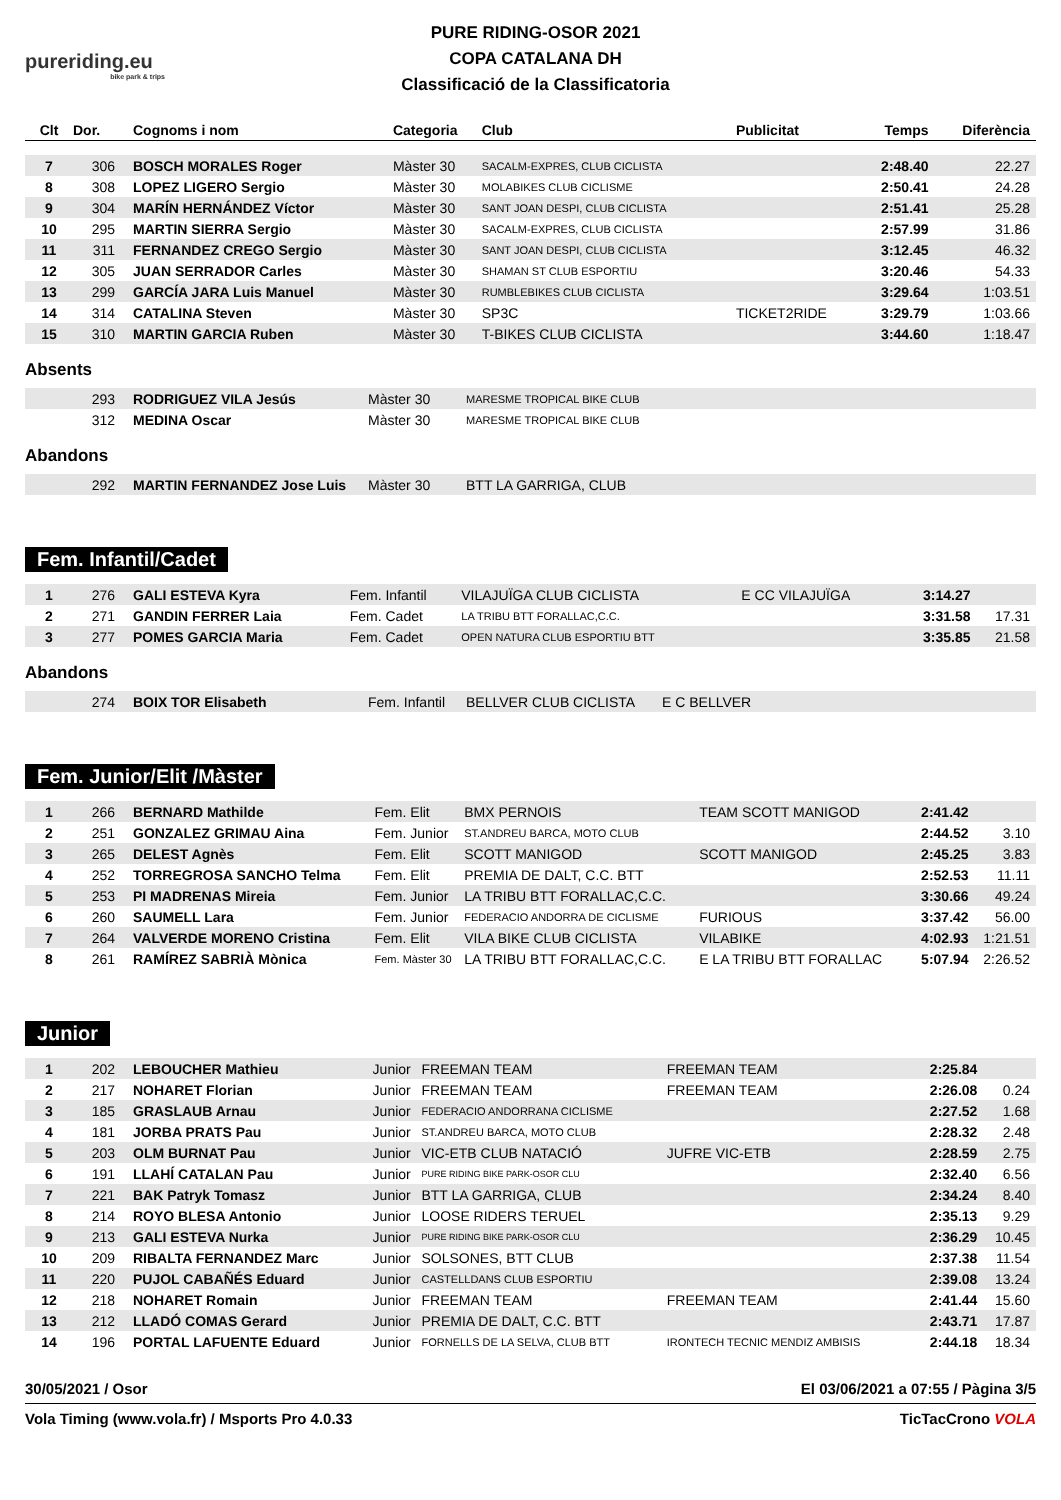pureriding.eu
bike park & trips
PURE RIDING-OSOR 2021
COPA CATALANA DH
Classificació de la Classificatoria
| Clt | Dor. | Cognoms i nom | Categoria | Club | Publicitat | Temps | Diferència |
| --- | --- | --- | --- | --- | --- | --- | --- |
| 7 | 306 | BOSCH MORALES Roger | Màster 30 | SACALM-EXPRES, CLUB CICLISTA | | 2:48.40 | 22.27 |
| 8 | 308 | LOPEZ LIGERO Sergio | Màster 30 | MOLABIKES CLUB CICLISME | | 2:50.41 | 24.28 |
| 9 | 304 | MARÍN HERNÁNDEZ Víctor | Màster 30 | SANT JOAN DESPI, CLUB CICLISTA | | 2:51.41 | 25.28 |
| 10 | 295 | MARTIN SIERRA Sergio | Màster 30 | SACALM-EXPRES, CLUB CICLISTA | | 2:57.99 | 31.86 |
| 11 | 311 | FERNANDEZ CREGO Sergio | Màster 30 | SANT JOAN DESPI, CLUB CICLISTA | | 3:12.45 | 46.32 |
| 12 | 305 | JUAN SERRADOR Carles | Màster 30 | SHAMAN ST CLUB ESPORTIU | | 3:20.46 | 54.33 |
| 13 | 299 | GARCÍA JARA Luis Manuel | Màster 30 | RUMBLEBIKES CLUB CICLISTA | | 3:29.64 | 1:03.51 |
| 14 | 314 | CATALINA Steven | Màster 30 | SP3C | TICKET2RIDE | 3:29.79 | 1:03.66 |
| 15 | 310 | MARTIN GARCIA Ruben | Màster 30 | T-BIKES CLUB CICLISTA | | 3:44.60 | 1:18.47 |
Absents
| | 293 | RODRIGUEZ VILA Jesús | Màster 30 | MARESME TROPICAL BIKE CLUB |
| | 312 | MEDINA Oscar | Màster 30 | MARESME TROPICAL BIKE CLUB |
Abandons
| | 292 | MARTIN FERNANDEZ Jose Luis | Màster 30 | BTT LA GARRIGA, CLUB |
Fem. Infantil/Cadet
| 1 | 276 | GALI ESTEVA Kyra | Fem. Infantil | VILAJUÏGA CLUB CICLISTA | E CC VILAJUÏGA | 3:14.27 | |
| 2 | 271 | GANDIN FERRER Laia | Fem. Cadet | LA TRIBU BTT FORALLAC,C.C. | | 3:31.58 | 17.31 |
| 3 | 277 | POMES GARCIA Maria | Fem. Cadet | OPEN NATURA CLUB ESPORTIU BTT | | 3:35.85 | 21.58 |
Abandons
| | 274 | BOIX TOR Elisabeth | Fem. Infantil | BELLVER CLUB CICLISTA | E C BELLVER |
Fem. Junior/Elit /Màster
| 1 | 266 | BERNARD Mathilde | Fem. Elit | BMX PERNOIS | TEAM SCOTT MANIGOD | 2:41.42 | |
| 2 | 251 | GONZALEZ GRIMAU Aina | Fem. Junior | ST.ANDREU BARCA, MOTO CLUB | | 2:44.52 | 3.10 |
| 3 | 265 | DELEST Agnès | Fem. Elit | SCOTT MANIGOD | SCOTT MANIGOD | 2:45.25 | 3.83 |
| 4 | 252 | TORREGROSA SANCHO Telma | Fem. Elit | PREMIA DE DALT, C.C. BTT | | 2:52.53 | 11.11 |
| 5 | 253 | PI MADRENAS Mireia | Fem. Junior | LA TRIBU BTT FORALLAC,C.C. | | 3:30.66 | 49.24 |
| 6 | 260 | SAUMELL Lara | Fem. Junior | FEDERACIO ANDORRA DE CICLISME | FURIOUS | 3:37.42 | 56.00 |
| 7 | 264 | VALVERDE MORENO Cristina | Fem. Elit | VILA BIKE CLUB CICLISTA | VILABIKE | 4:02.93 | 1:21.51 |
| 8 | 261 | RAMÍREZ SABRIÀ Mònica | Fem. Màster 30 | LA TRIBU BTT FORALLAC,C.C. | E LA TRIBU BTT FORALLAC | 5:07.94 | 2:26.52 |
Junior
| 1 | 202 | LEBOUCHER Mathieu | Junior | FREEMAN TEAM | FREEMAN TEAM | 2:25.84 | |
| 2 | 217 | NOHARET Florian | Junior | FREEMAN TEAM | FREEMAN TEAM | 2:26.08 | 0.24 |
| 3 | 185 | GRASLAUB Arnau | Junior | FEDERACIO ANDORRANA CICLISME | | 2:27.52 | 1.68 |
| 4 | 181 | JORBA PRATS Pau | Junior | ST.ANDREU BARCA, MOTO CLUB | | 2:28.32 | 2.48 |
| 5 | 203 | OLM BURNAT Pau | Junior | VIC-ETB CLUB NATACIÓ | JUFRE VIC-ETB | 2:28.59 | 2.75 |
| 6 | 191 | LLAHÍ CATALAN Pau | Junior | PURE RIDING BIKE PARK-OSOR CLU | | 2:32.40 | 6.56 |
| 7 | 221 | BAK Patryk Tomasz | Junior | BTT LA GARRIGA, CLUB | | 2:34.24 | 8.40 |
| 8 | 214 | ROYO BLESA Antonio | Junior | LOOSE RIDERS TERUEL | | 2:35.13 | 9.29 |
| 9 | 213 | GALI ESTEVA Nurka | Junior | PURE RIDING BIKE PARK-OSOR CLU | | 2:36.29 | 10.45 |
| 10 | 209 | RIBALTA FERNANDEZ Marc | Junior | SOLSONES, BTT CLUB | | 2:37.38 | 11.54 |
| 11 | 220 | PUJOL CABAÑÉS Eduard | Junior | CASTELLDANS CLUB ESPORTIU | | 2:39.08 | 13.24 |
| 12 | 218 | NOHARET Romain | Junior | FREEMAN TEAM | FREEMAN TEAM | 2:41.44 | 15.60 |
| 13 | 212 | LLADÓ COMAS Gerard | Junior | PREMIA DE DALT, C.C. BTT | | 2:43.71 | 17.87 |
| 14 | 196 | PORTAL LAFUENTE Eduard | Junior | FORNELLS DE LA SELVA, CLUB BTT | IRONTECH TECNIC MENDIZ AMBISIS | 2:44.18 | 18.34 |
30/05/2021 / Osor El 03/06/2021 a 07:55 / Pàgina 3/5
Vola Timing (www.vola.fr) / Msports Pro 4.0.33 TicTacCrono VOLA